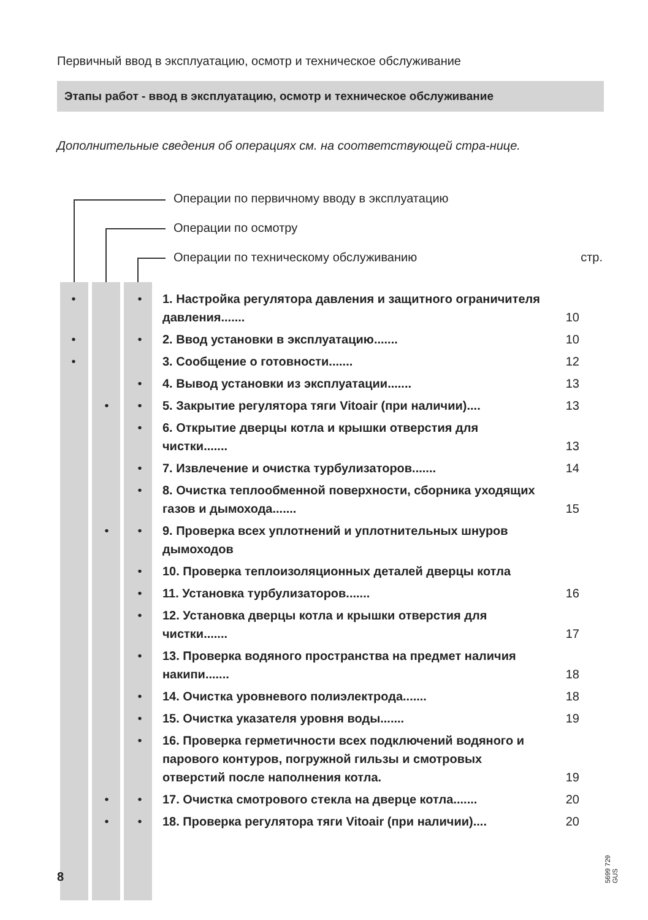Первичный ввод в эксплуатацию, осмотр и техническое обслуживание
Этапы работ - ввод в эксплуатацию, осмотр и техническое обслуживание
Дополнительные сведения об операциях см. на соответствующей стра-нице.
Операции по первичному вводу в эксплуатацию
Операции по осмотру
Операции по техническому обслуживанию стр.
| • | | • | 1. Настройка регулятора давления и защитного ограничителя давления....... | 10 |
| • | | • | 2. Ввод установки в эксплуатацию....... | 10 |
| • | | | 3. Сообщение о готовности....... | 12 |
| | | • | 4. Вывод установки из эксплуатации....... | 13 |
| | • | • | 5. Закрытие регулятора тяги Vitoair (при наличии).... | 13 |
| | | • | 6. Открытие дверцы котла и крышки отверстия для чистки....... | 13 |
| | | • | 7. Извлечение и очистка турбулизаторов....... | 14 |
| | | • | 8. Очистка теплообменной поверхности, сборника уходящих газов и дымохода....... | 15 |
| | • | • | 9. Проверка всех уплотнений и уплотнительных шнуров дымоходов | |
| | | • | 10. Проверка теплоизоляционных деталей дверцы котла | |
| | | • | 11. Установка турбулизаторов....... | 16 |
| | | • | 12. Установка дверцы котла и крышки отверстия для чистки....... | 17 |
| | | • | 13. Проверка водяного пространства на предмет наличия накипи....... | 18 |
| | | • | 14. Очистка уровневого полиэлектрода....... | 18 |
| | | • | 15. Очистка указателя уровня воды....... | 19 |
| | | • | 16. Проверка герметичности всех подключений водяного и парового контуров, погружной гильзы и смотровых отверстий после наполнения котла. | 19 |
| | • | • | 17. Очистка смотрового стекла на дверце котла....... | 20 |
| | • | • | 18. Проверка регулятора тяги Vitoair (при наличии).... | 20 |
5699 729 GUS
8